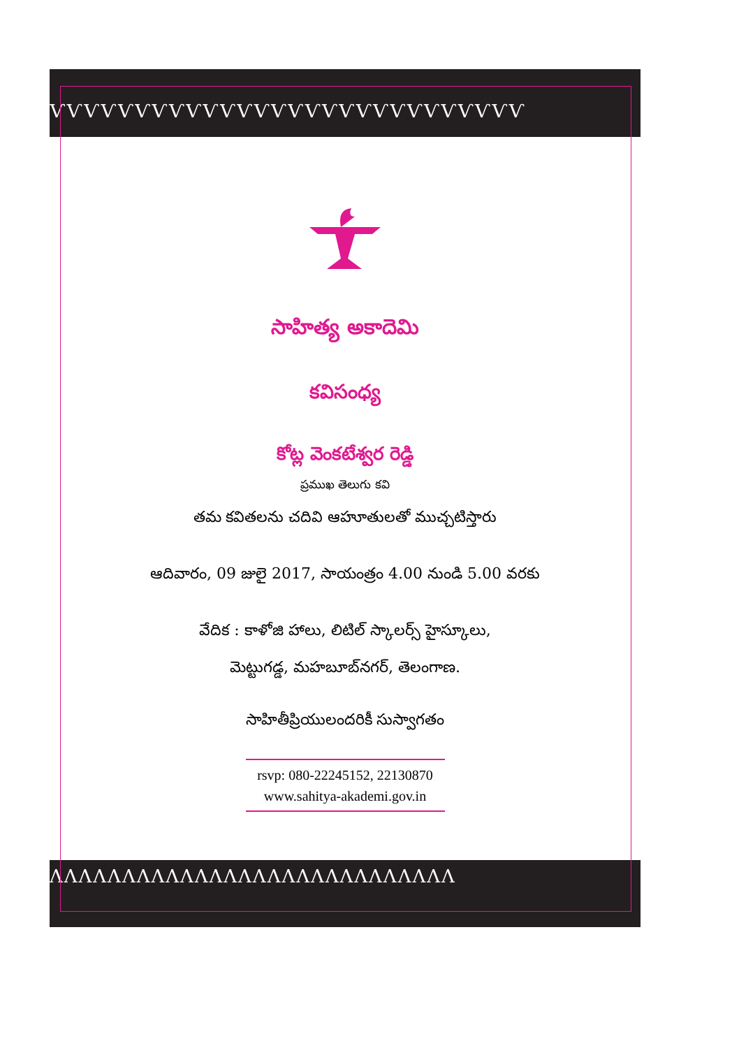ѴѴѴѴѴѴѴѴѴѴѴѴѴѴѴѴѴѴѴѴѴѴѴѴѴѴѴѴ
ΛΛΛΛΛΛΛΛΛΛΛΛΛΛΛΛΛΛΛΛΛΛΛΛΛΛΛΛ
సాహిత్య అకాదెమి
కవిసంధ్య
కోట్ల వెంకటేశ్వర రెడ్డి
ప్రముఖ తెలుగు కవి
తమ కవితలను చదివి ఆహూతులతో ముచ్చటిస్తారు
ఆదివారం, 09 జులై 2017, సాయంత్రం 4.00 నుండి 5.00 వరకు
వేదిక : కాళోజి హాలు, లిటిల్ స్కాలర్స్ హైస్కూలు,
మెట్టుగడ్డ, మహబూబ్‌నగర్, తెలంగాణ.
సాహితీప్రియులందరికీ సుస్వాగతం
rsvp: 080-22245152, 22130870
www.sahitya-akademi.gov.in